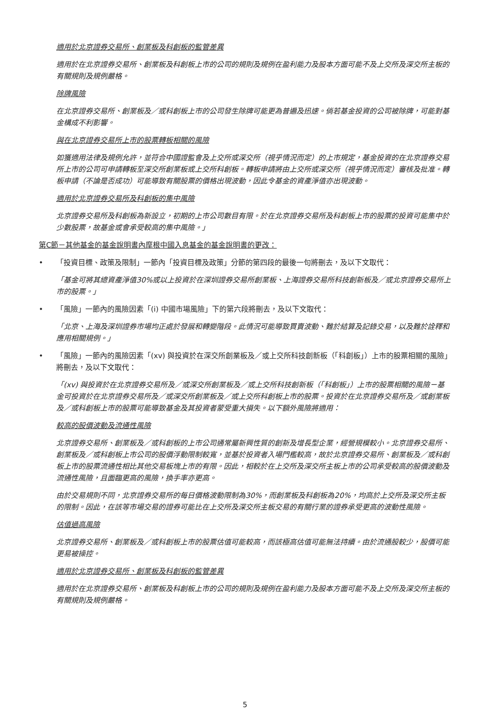適用於北京證券交易所、創業板及科創板的監管差異
適用於在北京證券交易所、創業板及科創板上市的公司的規則及規例在盈利能力及股本方面可能不及上交所及深交所主板的有關規則及規例嚴格。
除牌風險
在北京證券交易所、創業板及／或科創板上市的公司發生除牌可能更為普遍及迅速。倘若基金投資的公司被除牌，可能對基金構成不利影響。
與在北京證券交易所上市的股票轉板相關的風險
如獲適用法律及規例允許，並符合中國證監會及上交所或深交所（視乎情況而定）的上市規定，基金投資的在北京證券交易所上市的公司可申請轉板至深交所創業板或上交所科創板。轉板申請將由上交所或深交所（視乎情況而定）審核及批准。轉板申請（不論是否成功）可能導致有關股票的價格出現波動，因此令基金的資產淨值亦出現波動。
適用於北京證券交易所及科創板的集中風險
北京證券交易所及科創板為新設立，初期的上市公司數目有限。於在北京證券交易所及科創板上市的股票的投資可能集中於少數股票，故基金或會承受較高的集中風險。」
第C節－其他基金的基金說明書內摩根中國入息基金的基金說明書的更改：
• 「投資目標、政策及限制」一節內「投資目標及政策」分節的第四段的最後一句將刪去，及以下文取代：
「基金可將其總資產淨值30%或以上投資於在深圳證券交易所創業板、上海證券交易所科技創新板及／或北京證券交易所上市的股票。」
• 「風險」一節內的風險因素「(i) 中國市場風險」下的第六段將刪去，及以下文取代：
「北京、上海及深圳證券市場均正處於發展和轉變階段。此情況可能導致買賣波動、難於結算及記錄交易，以及難於詮釋和應用相關規例。」
• 「風險」一節內的風險因素「(xv) 與投資於在深交所創業板及／或上交所科技創新板（「科創板」）上市的股票相關的風險」將刪去，及以下文取代：
「(xv) 與投資於在北京證券交易所及／或深交所創業板及／或上交所科技創新板（「科創板」）上市的股票相關的風險－基金可投資於在北京證券交易所及／或深交所創業板及／或上交所科創板上市的股票。投資於在北京證券交易所及／或創業板及／或科創板上市的股票可能導致基金及其投資者蒙受重大損失。以下額外風險將適用：
較高的股價波動及流通性風險
北京證券交易所、創業板及／或科創板的上市公司通常屬新興性質的創新及增長型企業，經營規模較小。北京證券交易所、創業板及／或科創板上市公司的股價浮動限制較寬，並基於投資者入場門檻較高，故於北京證券交易所、創業板及／或科創板上市的股票流通性相比其他交易板塊上市的有限。因此，相較於在上交所及深交所主板上市的公司承受較高的股價波動及流通性風險，且面臨更高的風險，換手率亦更高。
由於交易規則不同，北京證券交易所的每日價格波動限制為30%，而創業板及科創板為20%，均高於上交所及深交所主板的限制。因此，在該等市場交易的證券可能比在上交所及深交所主板交易的有關行業的證券承受更高的波動性風險。
估值過高風險
北京證券交易所、創業板及／或科創板上市的股票估值可能較高，而該極高估值可能無法持續。由於流通股較少，股價可能更易被操控。
適用於北京證券交易所、創業板及科創板的監管差異
適用於在北京證券交易所、創業板及科創板上市的公司的規則及規例在盈利能力及股本方面可能不及上交所及深交所主板的有關規則及規例嚴格。
5